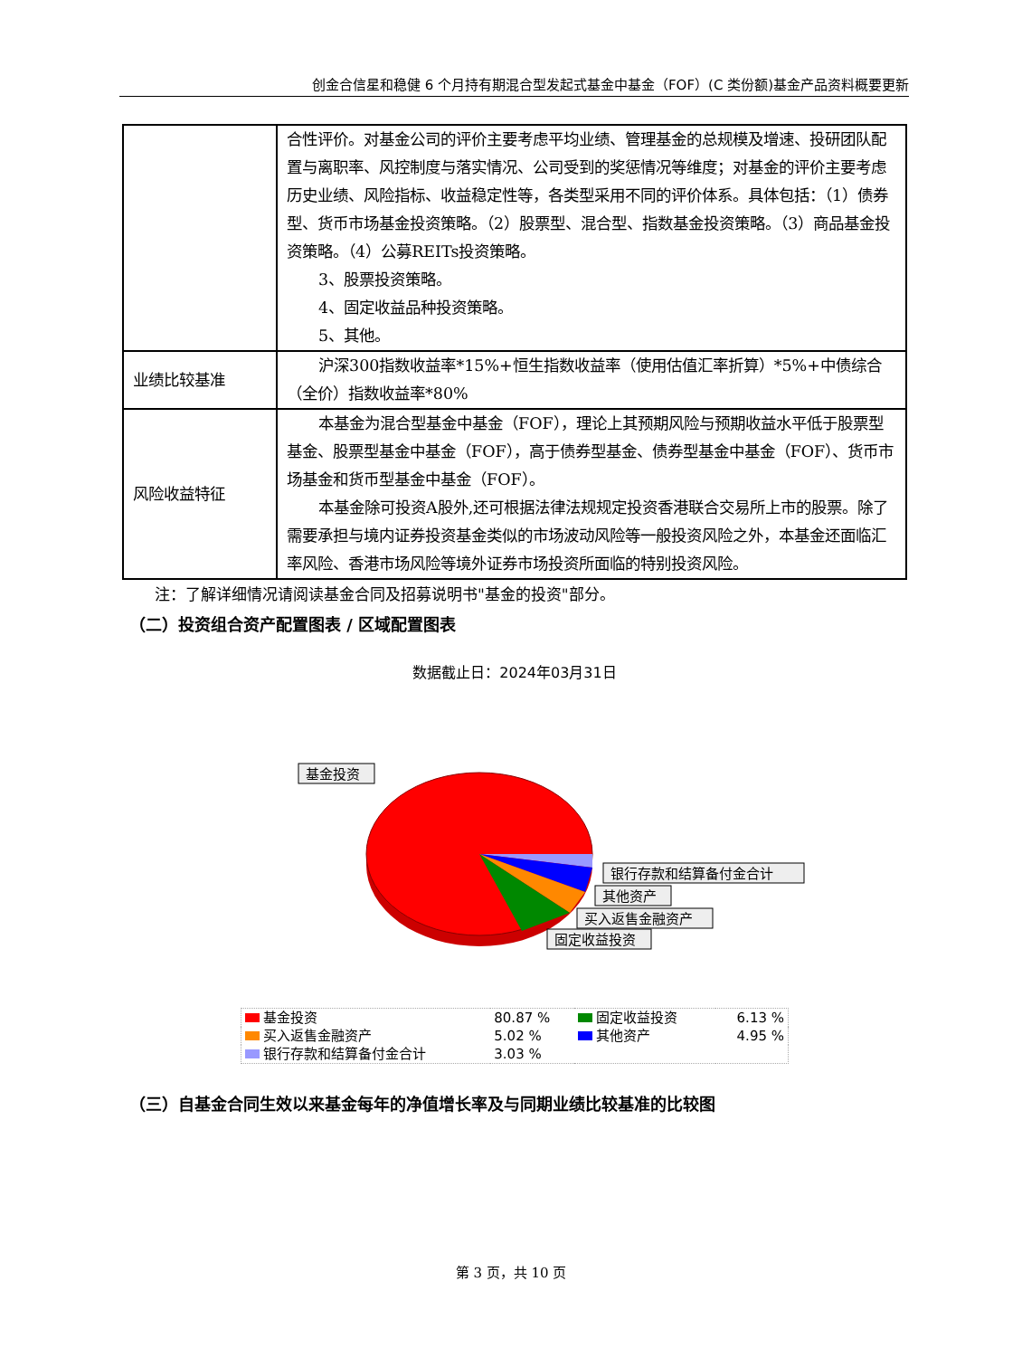创金合信星和稳健 6 个月持有期混合型发起式基金中基金（FOF）(C 类份额)基金产品资料概要更新
| | 合性评价。对基金公司的评价主要考虑平均业绩、管理基金的总规模及增速、投研团队配置与离职率、风控制度与落实情况、公司受到的奖惩情况等维度；对基金的评价主要考虑历史业绩、风险指标、收益稳定性等，各类型采用不同的评价体系。具体包括：（1）债券型、货币市场基金投资策略。（2）股票型、混合型、指数基金投资策略。（3）商品基金投资策略。（4）公募REITs投资策略。 3、股票投资策略。 4、固定收益品种投资策略。 5、其他。 |
| 业绩比较基准 | 沪深300指数收益率*15%+恒生指数收益率（使用估值汇率折算）*5%+中债综合（全价）指数收益率*80% |
| 风险收益特征 | 本基金为混合型基金中基金（FOF），理论上其预期风险与预期收益水平低于股票型基金、股票型基金中基金（FOF），高于债券型基金、债券型基金中基金（FOF）、货币市场基金和货币型基金中基金（FOF）。 本基金除可投资A股外,还可根据法律法规规定投资香港联合交易所上市的股票。除了需要承担与境内证券投资基金类似的市场波动风险等一般投资风险之外，本基金还面临汇率风险、香港市场风险等境外证券市场投资所面临的特别投资风险。 |
注：了解详细情况请阅读基金合同及招募说明书"基金的投资"部分。
（二）投资组合资产配置图表 / 区域配置图表
数据截止日：2024年03月31日
基金投资
银行存款和结算备付金合计
其他资产
买入返售金融资产
固定收益投资
| 基金投资 | 80.87 % | 固定收益投资 | 6.13 % |
| 买入返售金融资产 | 5.02 % | 其他资产 | 4.95 % |
| 银行存款和结算备付金合计 | 3.03 % | | |
（三）自基金合同生效以来基金每年的净值增长率及与同期业绩比较基准的比较图
第 3 页，共 10 页